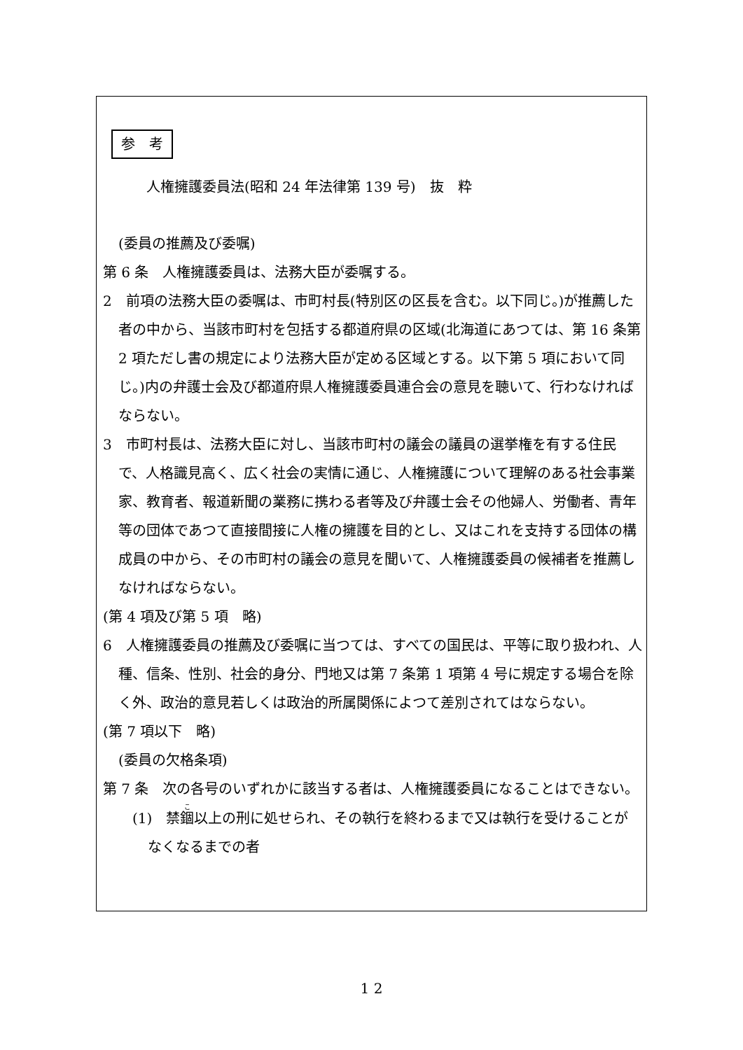参　考
人権擁護委員法(昭和 24 年法律第 139 号)　抜　粋
(委員の推薦及び委嘱)
第 6 条　人権擁護委員は、法務大臣が委嘱する。
2　前項の法務大臣の委嘱は、市町村長(特別区の区長を含む。以下同じ。)が推薦した者の中から、当該市町村を包括する都道府県の区域(北海道にあつては、第 16 条第 2 項ただし書の規定により法務大臣が定める区域とする。以下第 5 項において同じ。)内の弁護士会及び都道府県人権擁護委員連合会の意見を聴いて、行わなければならない。
3　市町村長は、法務大臣に対し、当該市町村の議会の議員の選挙権を有する住民で、人格識見高く、広く社会の実情に通じ、人権擁護について理解のある社会事業家、教育者、報道新聞の業務に携わる者等及び弁護士会その他婦人、労働者、青年等の団体であつて直接間接に人権の擁護を目的とし、又はこれを支持する団体の構成員の中から、その市町村の議会の意見を聞いて、人権擁護委員の候補者を推薦しなければならない。
(第 4 項及び第 5 項　略)
6　人権擁護委員の推薦及び委嘱に当つては、すべての国民は、平等に取り扱われ、人種、信条、性別、社会的身分、門地又は第 7 条第 1 項第 4 号に規定する場合を除く外、政治的意見若しくは政治的所属関係によつて差別されてはならない。
(第 7 項以下　略)
(委員の欠格条項)
第 7 条　次の各号のいずれかに該当する者は、人権擁護委員になることはできない。
(1)　禁錮以上の刑に処せられ、その執行を終わるまで又は執行を受けることがなくなるまでの者
1 2